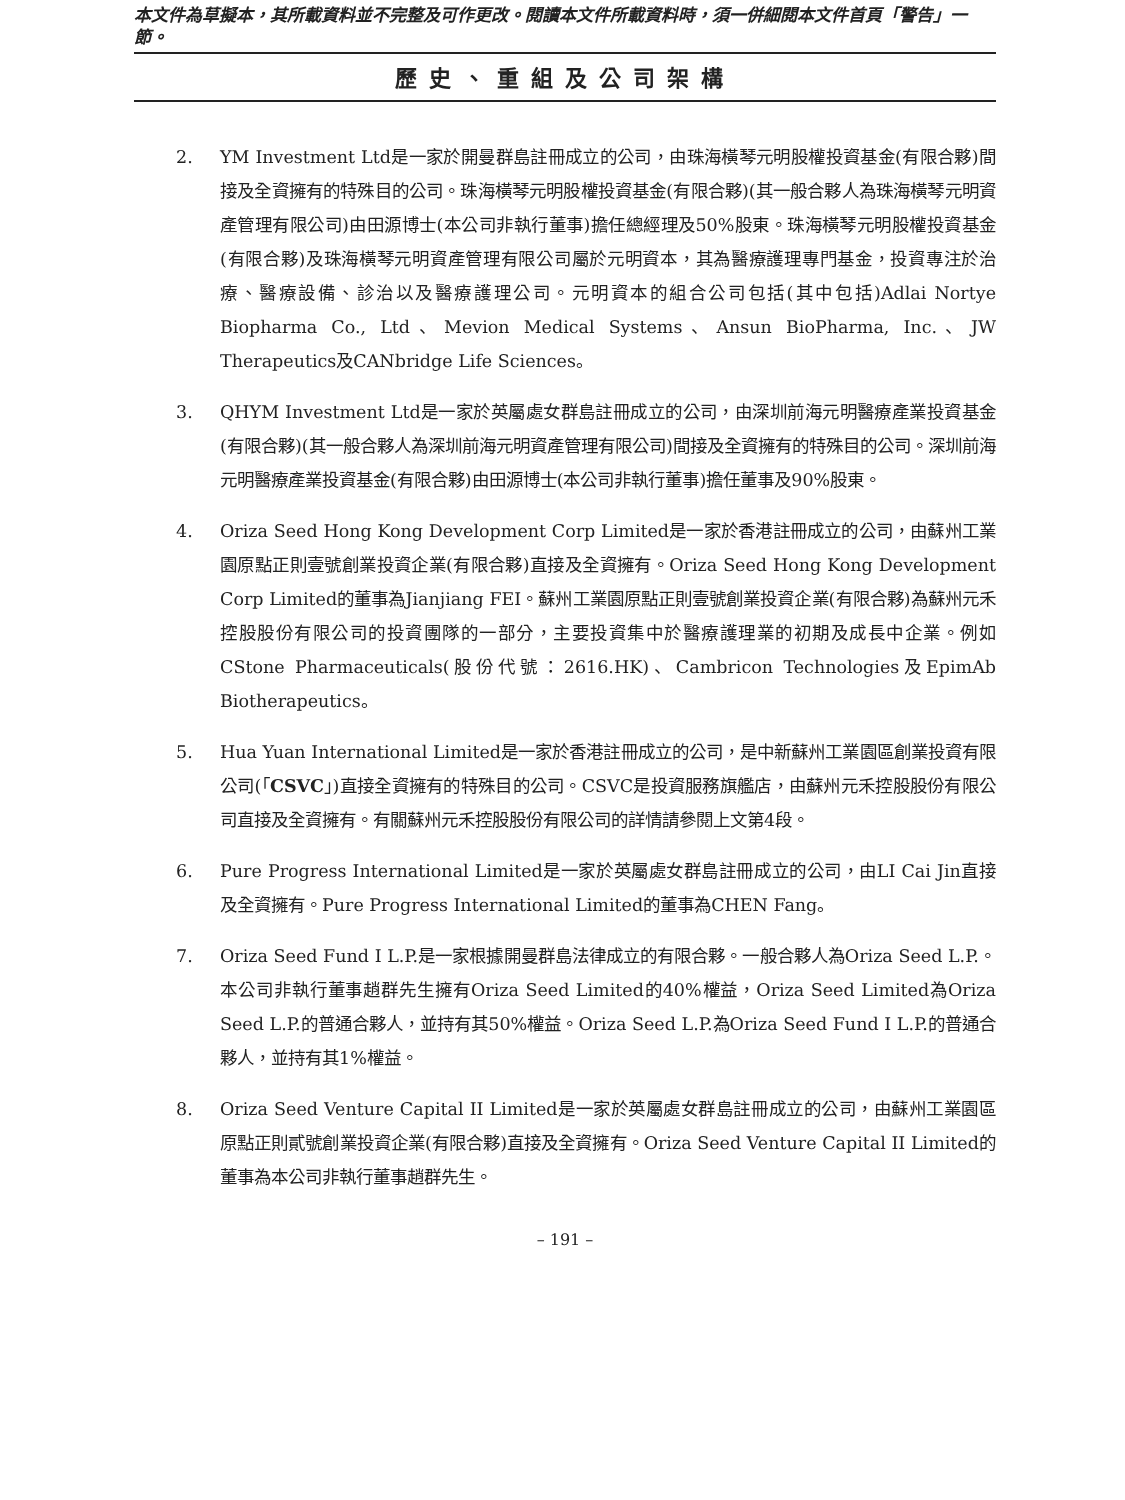本文件為草擬本，其所載資料並不完整及可作更改。閱讀本文件所載資料時，須一併細閱本文件首頁「警告」一節。
歷史、重組及公司架構
2. YM Investment Ltd是一家於開曼群島註冊成立的公司，由珠海橫琴元明股權投資基金(有限合夥)間接及全資擁有的特殊目的公司。珠海橫琴元明股權投資基金(有限合夥)(其一般合夥人為珠海橫琴元明資產管理有限公司)由田源博士(本公司非執行董事)擔任總經理及50%股東。珠海橫琴元明股權投資基金(有限合夥)及珠海橫琴元明資產管理有限公司屬於元明資本，其為醫療護理專門基金，投資專注於治療、醫療設備、診治以及醫療護理公司。元明資本的組合公司包括(其中包括)Adlai Nortye Biopharma Co., Ltd、Mevion Medical Systems、Ansun BioPharma, Inc.、JW Therapeutics及CANbridge Life Sciences。
3. QHYM Investment Ltd是一家於英屬處女群島註冊成立的公司，由深圳前海元明醫療產業投資基金(有限合夥)(其一般合夥人為深圳前海元明資產管理有限公司)間接及全資擁有的特殊目的公司。深圳前海元明醫療產業投資基金(有限合夥)由田源博士(本公司非執行董事)擔任董事及90%股東。
4. Oriza Seed Hong Kong Development Corp Limited是一家於香港註冊成立的公司，由蘇州工業園原點正則壹號創業投資企業(有限合夥)直接及全資擁有。Oriza Seed Hong Kong Development Corp Limited的董事為Jianjiang FEI。蘇州工業園原點正則壹號創業投資企業(有限合夥)為蘇州元禾控股股份有限公司的投資團隊的一部分，主要投資集中於醫療護理業的初期及成長中企業。例如CStone Pharmaceuticals(股份代號：2616.HK)、Cambricon Technologies及EpimAb Biotherapeutics。
5. Hua Yuan International Limited是一家於香港註冊成立的公司，是中新蘇州工業園區創業投資有限公司(「CSVC」)直接全資擁有的特殊目的公司。CSVC是投資服務旗艦店，由蘇州元禾控股股份有限公司直接及全資擁有。有關蘇州元禾控股股份有限公司的詳情請參閱上文第4段。
6. Pure Progress International Limited是一家於英屬處女群島註冊成立的公司，由LI Cai Jin直接及全資擁有。Pure Progress International Limited的董事為CHEN Fang。
7. Oriza Seed Fund I L.P.是一家根據開曼群島法律成立的有限合夥。一般合夥人為Oriza Seed L.P.。本公司非執行董事趙群先生擁有Oriza Seed Limited的40%權益，Oriza Seed Limited為Oriza Seed L.P.的普通合夥人，並持有其50%權益。Oriza Seed L.P.為Oriza Seed Fund I L.P.的普通合夥人，並持有其1%權益。
8. Oriza Seed Venture Capital II Limited是一家於英屬處女群島註冊成立的公司，由蘇州工業園區原點正則貳號創業投資企業(有限合夥)直接及全資擁有。Oriza Seed Venture Capital II Limited的董事為本公司非執行董事趙群先生。
– 191 –